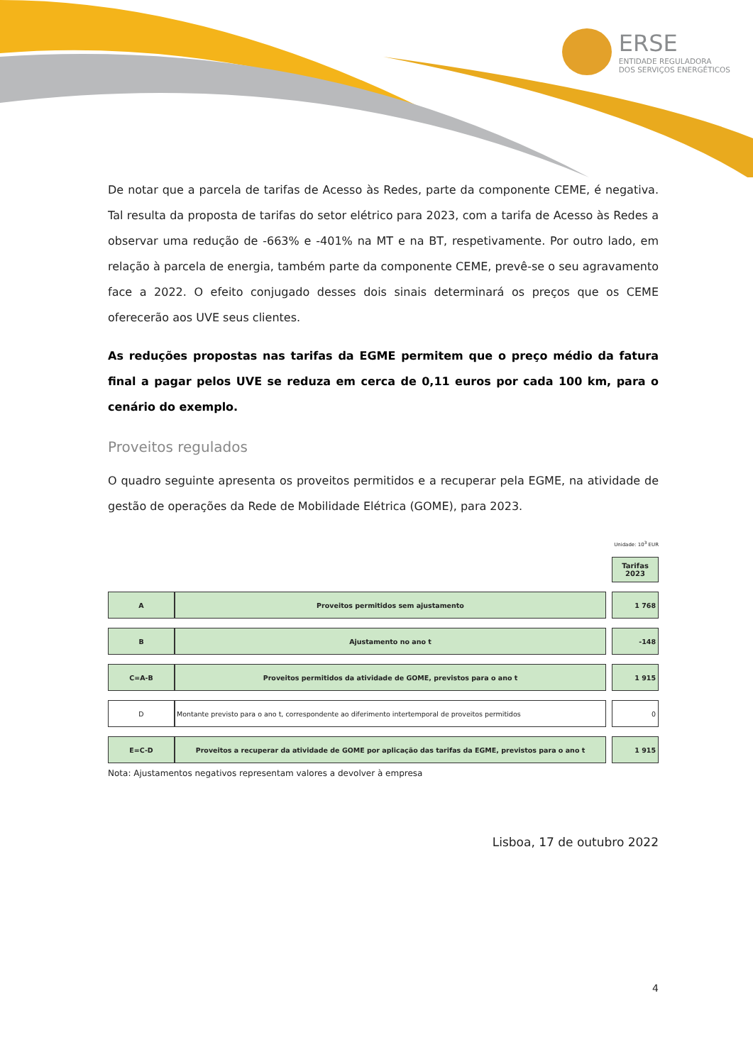ERSE
ENTIDADE REGULADORA
DOS SERVIÇOS ENERGÉTICOS
De notar que a parcela de tarifas de Acesso às Redes, parte da componente CEME, é negativa. Tal resulta da proposta de tarifas do setor elétrico para 2023, com a tarifa de Acesso às Redes a observar uma redução de -663% e -401% na MT e na BT, respetivamente. Por outro lado, em relação à parcela de energia, também parte da componente CEME, prevê-se o seu agravamento face a 2022. O efeito conjugado desses dois sinais determinará os preços que os CEME oferecerão aos UVE seus clientes.
As reduções propostas nas tarifas da EGME permitem que o preço médio da fatura final a pagar pelos UVE se reduza em cerca de 0,11 euros por cada 100 km, para o cenário do exemplo.
Proveitos regulados
O quadro seguinte apresenta os proveitos permitidos e a recuperar pela EGME, na atividade de gestão de operações da Rede de Mobilidade Elétrica (GOME), para 2023.
Unidade: 10<sup>3</sup> EUR
| | | | Tarifas 2023 |
| A | Proveitos permitidos sem ajustamento | | 1 768 |
| B | Ajustamento no ano t | | -148 |
| C=A-B | Proveitos permitidos da atividade de GOME, previstos para o ano t | | 1 915 |
| D | Montante previsto para o ano t, correspondente ao diferimento intertemporal de proveitos permitidos | | 0 |
| E=C-D | Proveitos a recuperar da atividade de GOME por aplicação das tarifas da EGME, previstos para o ano t | | 1 915 |
Nota: Ajustamentos negativos representam valores a devolver à empresa
Lisboa, 17 de outubro 2022
4